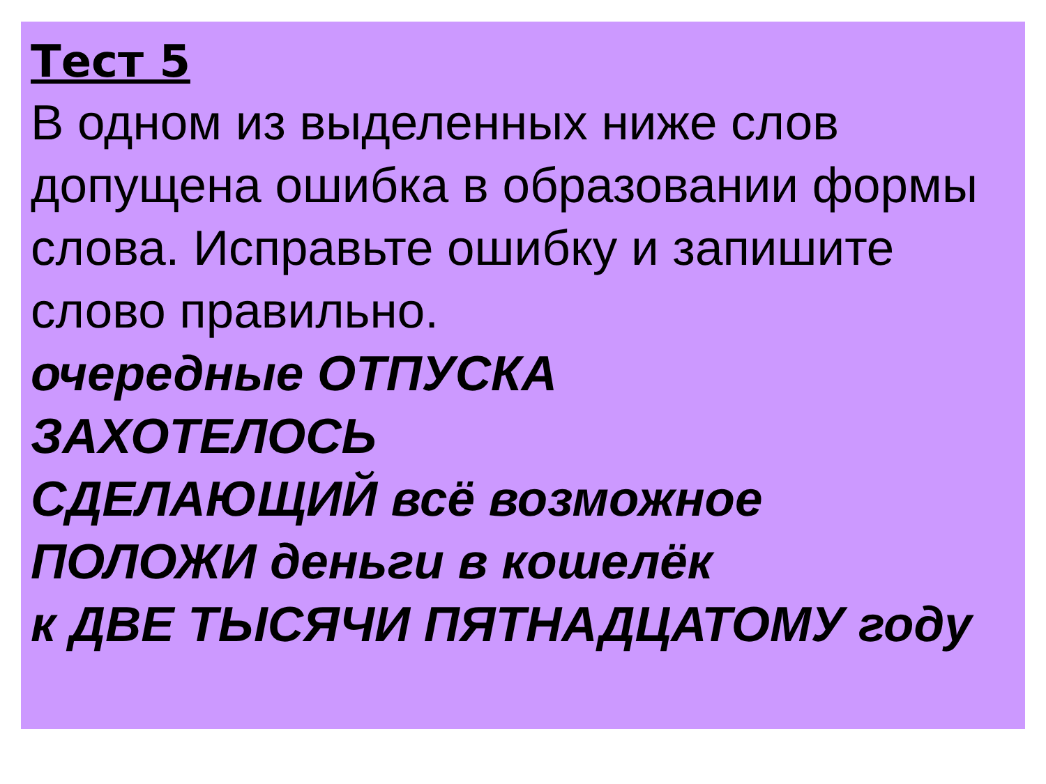Тест 5
В одном из выделенных ниже слов допущена ошибка в образовании формы слова. Исправьте ошибку и запишите слово правильно.
очередные ОТПУСКА
ЗАХОТЕЛОСЬ
СДЕЛАЮЩИЙ всё возможное
ПОЛОЖИ деньги в кошелёк
к ДВЕ ТЫСЯЧИ ПЯТНАДЦАТОМУ году